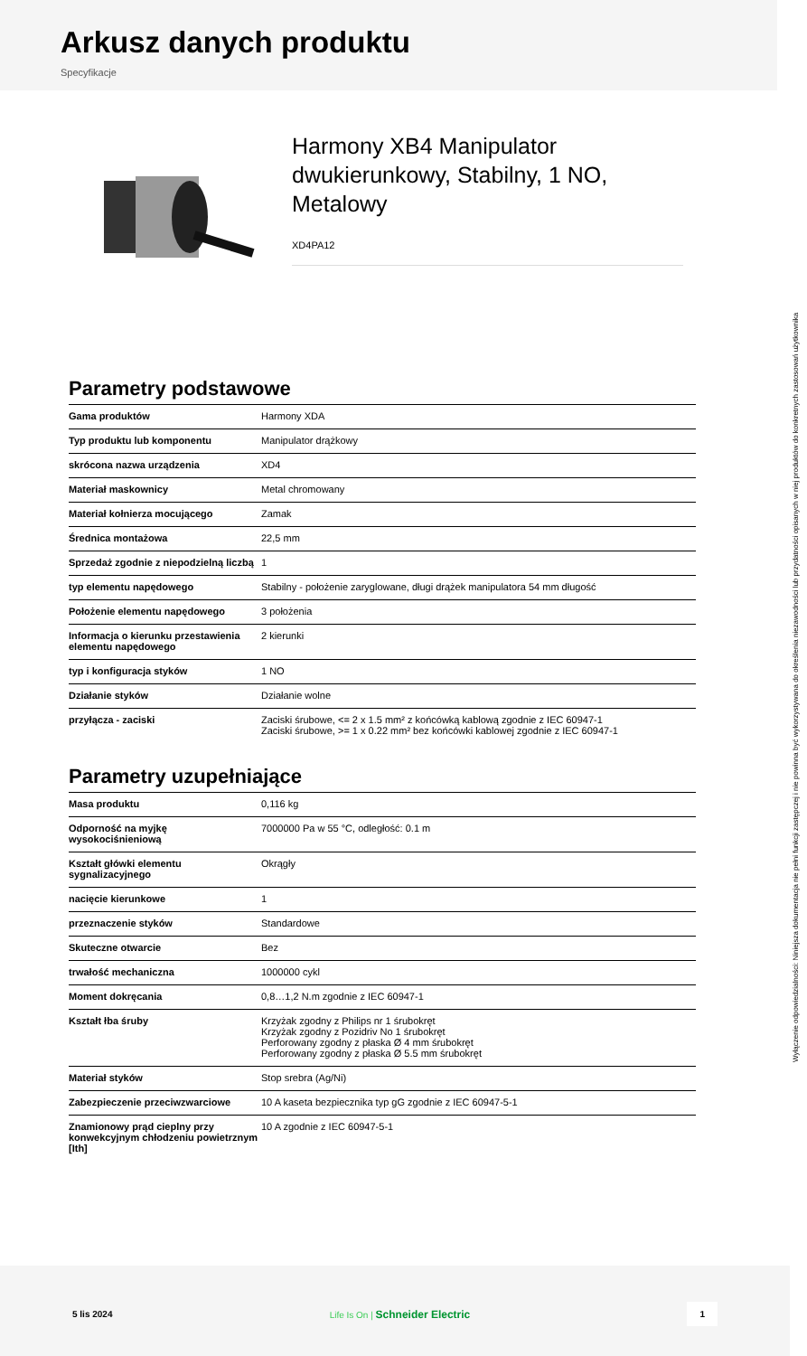Arkusz danych produktu
Specyfikacje
Harmony XB4 Manipulator dwukierunkowy, Stabilny, 1 NO, Metalowy
XD4PA12
Parametry podstawowe
| Gama produktów | Harmony XDA |
| Typ produktu lub komponentu | Manipulator drążkowy |
| skrócona nazwa urządzenia | XD4 |
| Materiał maskownicy | Metal chromowany |
| Materiał kołnierza mocującego | Zamak |
| Średnica montażowa | 22,5 mm |
| Sprzedaż zgodnie z niepodzielną liczbą | 1 |
| typ elementu napędowego | Stabilny - położenie zaryglowane, długi drążek manipulatora 54 mm długość |
| Położenie elementu napędowego | 3 położenia |
| Informacja o kierunku przestawienia elementu napędowego | 2 kierunki |
| typ i konfiguracja styków | 1 NO |
| Działanie styków | Działanie wolne |
| przyłącza - zaciski | Zaciski śrubowe, <= 2 x 1.5 mm² z końcówką kablową zgodnie z IEC 60947-1 Zaciski śrubowe, >= 1 x 0.22 mm² bez końcówki kablowej zgodnie z IEC 60947-1 |
Parametry uzupełniające
| Masa produktu | 0,116 kg |
| Odporność na myjkę wysokociśnieniową | 7000000 Pa w 55 °C, odległość: 0.1 m |
| Kształt główki elementu sygnalizacyjnego | Okrągły |
| nacięcie kierunkowe | 1 |
| przeznaczenie styków | Standardowe |
| Skuteczne otwarcie | Bez |
| trwałość mechaniczna | 1000000 cykl |
| Moment dokręcania | 0,8…1,2 N.m zgodnie z IEC 60947-1 |
| Kształt łba śruby | Krzyżak zgodny z Philips nr 1 śrubokręt Krzyżak zgodny z Pozidriv No 1 śrubokręt Perforowany zgodny z płaska Ø 4 mm śrubokręt Perforowany zgodny z płaska Ø 5.5 mm śrubokręt |
| Materiał styków | Stop srebra (Ag/Ni) |
| Zabezpieczenie przeciwzwarciowe | 10 A kaseta bezpiecznika typ gG zgodnie z IEC 60947-5-1 |
| Znamionowy prąd cieplny przy konwekcyjnym chłodzeniu powietrznym [Ith] | 10 A zgodnie z IEC 60947-5-1 |
Wyłączenie odpowiedzialności: Niniejsza dokumentacja nie pełni funkcji zastępczej i nie powinna być wykorzystywana do określenia niezawodności lub przydatności opisanych w niej produktów do konkretnych zastosowań użytkownika
5 lis 2024 Life Is On | Schneider Electric 1